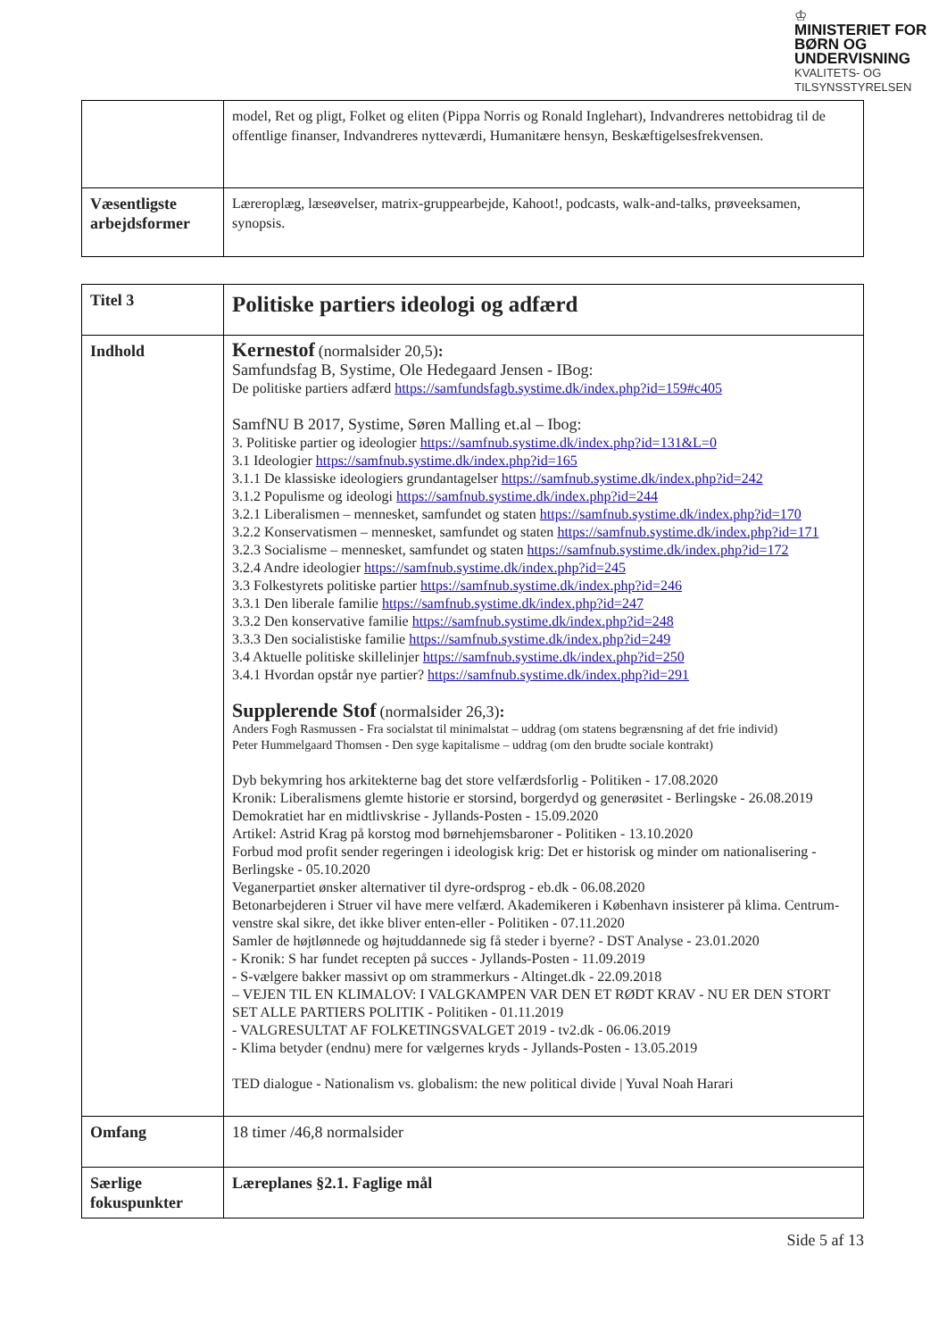♔
MINISTERIET FOR
BØRN OG
UNDERVISNING
KVALITETS- OG
TILSYNSSTYRELSEN
| | model, Ret og pligt, Folket og eliten (Pippa Norris og Ronald Inglehart), Indvandreres nettobidrag til de offentlige finanser, Indvandreres nytteværdi, Humanitære hensyn, Beskæftigelsesfrekvensen. |
| Væsentligste arbejdsformer | Læreroplæg, læseøvelser, matrix-gruppearbejde, Kahoot!, podcasts, walk-and-talks, prøveeksamen, synopsis. |
| Titel 3 | Politiske partiers ideologi og adfærd |
| Indhold | Kernestof (normalsider 20,5) : Samfundsfag B, Systime, Ole Hedegaard Jensen - IBog: De politiske partiers adfærd https://samfundsfagb.systime.dk/index.php?id=159#c405 SamfNU B 2017, Systime, Søren Malling et.al – Ibog: 3. Politiske partier og ideologier https://samfnub.systime.dk/index.php?id=131&L=0 3.1 Ideologier https://samfnub.systime.dk/index.php?id=165 3.1.1 De klassiske ideologiers grundantagelser https://samfnub.systime.dk/index.php?id=242 3.1.2 Populisme og ideologi https://samfnub.systime.dk/index.php?id=244 3.2.1 Liberalismen – mennesket, samfundet og staten https://samfnub.systime.dk/index.php?id=170 3.2.2 Konservatismen – mennesket, samfundet og staten https://samfnub.systime.dk/index.php?id=171 3.2.3 Socialisme – mennesket, samfundet og staten https://samfnub.systime.dk/index.php?id=172 3.2.4 Andre ideologier https://samfnub.systime.dk/index.php?id=245 3.3 Folkestyrets politiske partier https://samfnub.systime.dk/index.php?id=246 3.3.1 Den liberale familie https://samfnub.systime.dk/index.php?id=247 3.3.2 Den konservative familie https://samfnub.systime.dk/index.php?id=248 3.3.3 Den socialistiske familie https://samfnub.systime.dk/index.php?id=249 3.4 Aktuelle politiske skillelinjer https://samfnub.systime.dk/index.php?id=250 3.4.1 Hvordan opstår nye partier? https://samfnub.systime.dk/index.php?id=291 Supplerende Stof (normalsider 26,3) : Anders Fogh Rasmussen - Fra socialstat til minimalstat – uddrag (om statens begrænsning af det frie individ) Peter Hummelgaard Thomsen - Den syge kapitalisme – uddrag (om den brudte sociale kontrakt) Dyb bekymring hos arkitekterne bag det store velfærdsforlig - Politiken - 17.08.2020 Kronik: Liberalismens glemte historie er storsind, borgerdyd og generøsitet - Berlingske - 26.08.2019 Demokratiet har en midtlivskrise - Jyllands-Posten - 15.09.2020 Artikel: Astrid Krag på korstog mod børnehjemsbaroner - Politiken - 13.10.2020 Forbud mod profit sender regeringen i ideologisk krig: Det er historisk og minder om nationalisering - Berlingske - 05.10.2020 Veganerpartiet ønsker alternativer til dyre-ordsprog - eb.dk - 06.08.2020 Betonarbejderen i Struer vil have mere velfærd. Akademikeren i København insisterer på klima. Centrum-venstre skal sikre, det ikke bliver enten-eller - Politiken - 07.11.2020 Samler de højtlønnede og højtuddannede sig få steder i byerne? - DST Analyse - 23.01.2020 - Kronik: S har fundet recepten på succes - Jyllands-Posten - 11.09.2019 - S-vælgere bakker massivt op om strammerkurs - Altinget.dk - 22.09.2018 – VEJEN TIL EN KLIMALOV: I VALGKAMPEN VAR DEN ET RØDT KRAV - NU ER DEN STORT SET ALLE PARTIERS POLITIK - Politiken - 01.11.2019 - VALGRESULTAT AF FOLKETINGSVALGET 2019 - tv2.dk - 06.06.2019 - Klima betyder (endnu) mere for vælgernes kryds - Jyllands-Posten - 13.05.2019 TED dialogue - Nationalism vs. globalism: the new political divide / Yuval Noah Harari |
| Omfang | 18 timer /46,8 normalsider |
| Særlige fokuspunkter | Læreplanes §2.1. Faglige mål |
Side 5 af 13